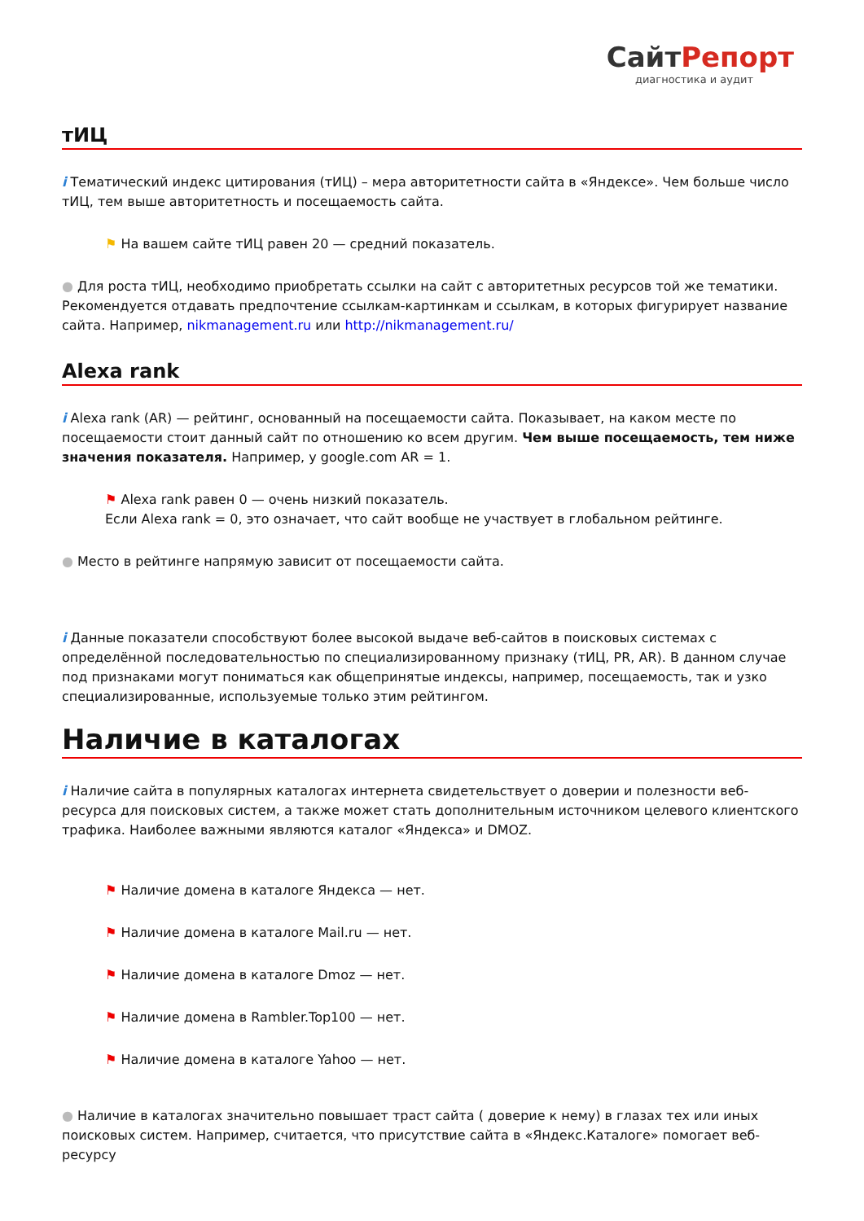СайтРепорт
диагностика и аудит
тИЦ
i Тематический индекс цитирования (тИЦ) – мера авторитетности сайта в «Яндексе». Чем больше число тИЦ, тем выше авторитетность и посещаемость сайта.
⚑ На вашем сайте тИЦ равен 20 — средний показатель.
● Для роста тИЦ, необходимо приобретать ссылки на сайт с авторитетных ресурсов той же тематики. Рекомендуется отдавать предпочтение ссылкам-картинкам и ссылкам, в которых фигурирует название сайта. Например, nikmanagement.ru или http://nikmanagement.ru/
Alexa rank
i Alexa rank (AR) — рейтинг, основанный на посещаемости сайта. Показывает, на каком месте по посещаемости стоит данный сайт по отношению ко всем другим. Чем выше посещаемость, тем ниже значения показателя. Например, у google.com AR = 1.
⚑ Alexa rank равен 0 — очень низкий показатель.
Если Alexa rank = 0, это означает, что сайт вообще не участвует в глобальном рейтинге.
● Место в рейтинге напрямую зависит от посещаемости сайта.
i Данные показатели способствуют более высокой выдаче веб-сайтов в поисковых системах с определённой последовательностью по специализированному признаку (тИЦ, PR, AR). В данном случае под признаками могут пониматься как общепринятые индексы, например, посещаемость, так и узко специализированные, используемые только этим рейтингом.
Наличие в каталогах
i Наличие сайта в популярных каталогах интернета свидетельствует о доверии и полезности веб-ресурса для поисковых систем, а также может стать дополнительным источником целевого клиентского трафика. Наиболее важными являются каталог «Яндекса» и DMOZ.
⚑ Наличие домена в каталоге Яндекса — нет.
⚑ Наличие домена в каталоге Mail.ru — нет.
⚑ Наличие домена в каталоге Dmoz — нет.
⚑ Наличие домена в Rambler.Top100 — нет.
⚑ Наличие домена в каталоге Yahoo — нет.
● Наличие в каталогах значительно повышает траст сайта ( доверие к нему) в глазах тех или иных поисковых систем. Например, считается, что присутствие сайта в «Яндекс.Каталоге» помогает веб-ресурсу